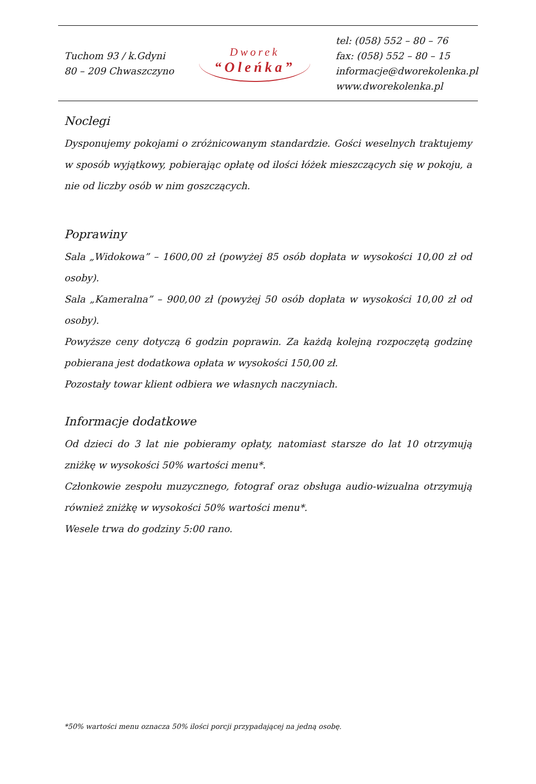Tuchom 93 / k.Gdyni
80 – 209 Chwaszczyno
Dworek
“Oleńka”
tel: (058) 552 – 80 – 76
fax: (058) 552 – 80 – 15
informacje@dworekolenka.pl
www.dworekolenka.pl
Noclegi
Dysponujemy pokojami o zróżnicowanym standardzie. Gości weselnych traktujemy w sposób wyjątkowy, pobierając opłatę od ilości łóżek mieszczących się w pokoju, a nie od liczby osób w nim goszczących.
Poprawiny
Sala „Widokowa” – 1600,00 zł (powyżej 85 osób dopłata w wysokości 10,00 zł od osoby).
Sala „Kameralna” – 900,00 zł (powyżej 50 osób dopłata w wysokości 10,00 zł od osoby).
Powyższe ceny dotyczą 6 godzin poprawin. Za każdą kolejną rozpoczętą godzinę pobierana jest dodatkowa opłata w wysokości 150,00 zł.
Pozostały towar klient odbiera we własnych naczyniach.
Informacje dodatkowe
Od dzieci do 3 lat nie pobieramy opłaty, natomiast starsze do lat 10 otrzymują zniżkę w wysokości 50% wartości menu*.
Członkowie zespołu muzycznego, fotograf oraz obsługa audio-wizualna otrzymują również zniżkę w wysokości 50% wartości menu*.
Wesele trwa do godziny 5:00 rano.
*50% wartości menu oznacza 50% ilości porcji przypadającej na jedną osobę.